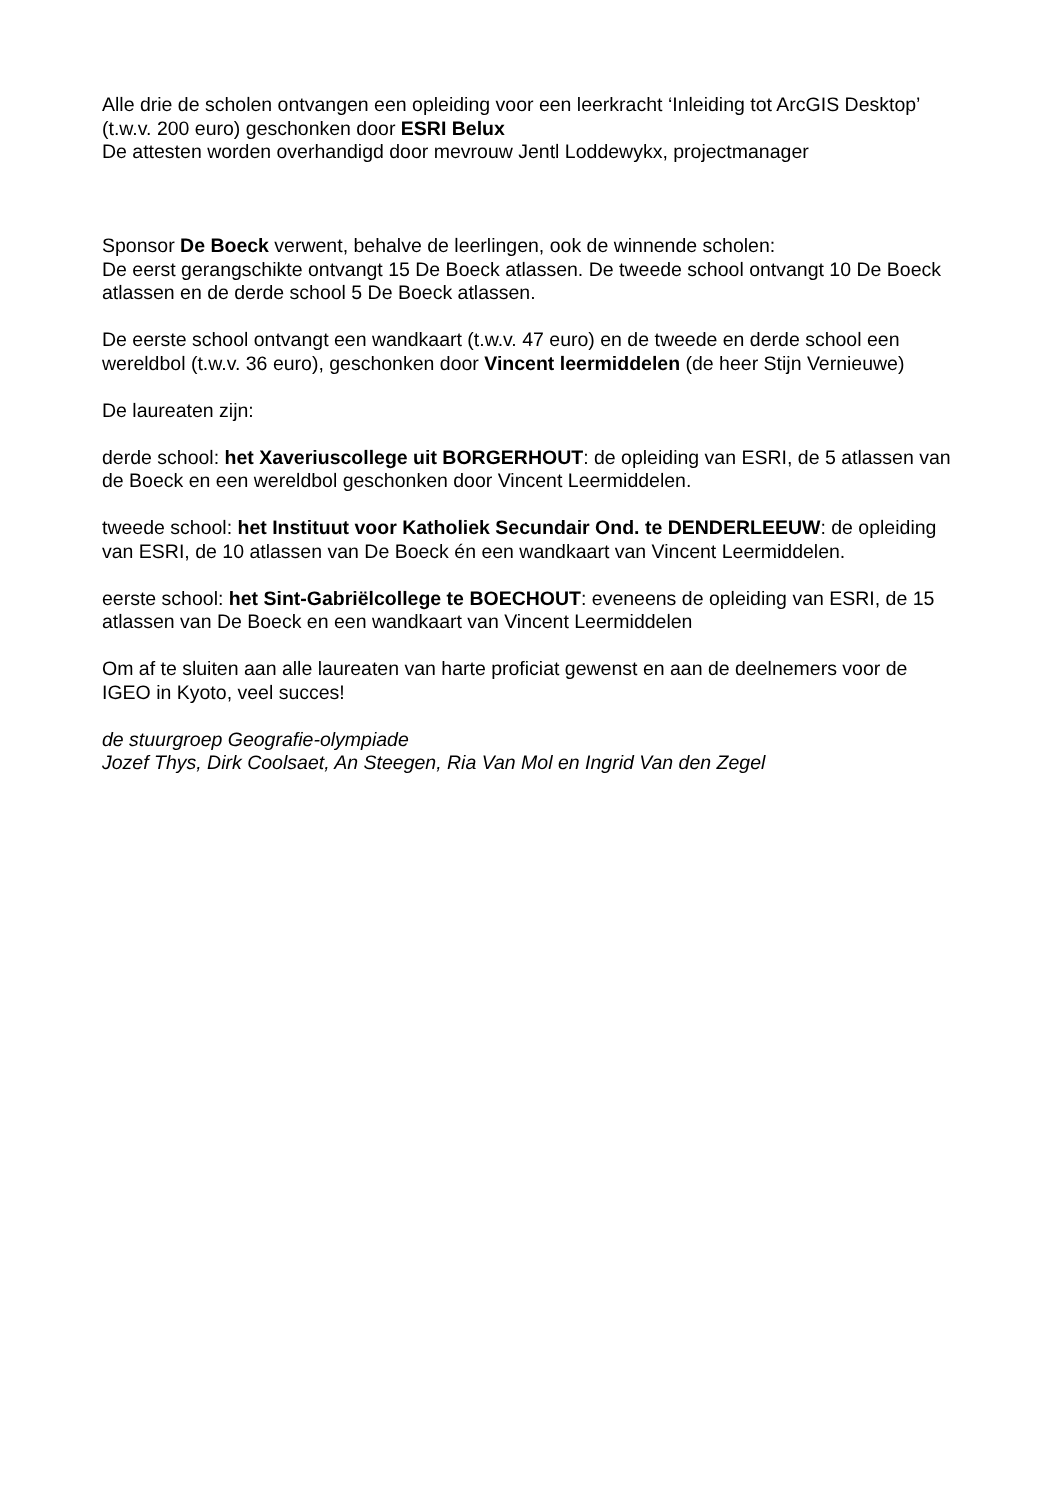Alle drie de scholen ontvangen een opleiding voor een leerkracht ‘Inleiding tot ArcGIS Desktop’ (t.w.v. 200 euro) geschonken door ESRI Belux
De attesten worden overhandigd door mevrouw Jentl Loddewykx, projectmanager
Sponsor De Boeck verwent, behalve de leerlingen, ook de winnende scholen:
De eerst gerangschikte ontvangt 15 De Boeck atlassen. De tweede school ontvangt 10 De Boeck atlassen en de derde school 5 De Boeck atlassen.
De eerste school ontvangt een wandkaart (t.w.v. 47 euro) en de tweede en derde school een wereldbol (t.w.v. 36 euro), geschonken door Vincent leermiddelen (de heer Stijn Vernieuwe)
De laureaten zijn:
derde school: het Xaveriuscollege uit BORGERHOUT: de opleiding van ESRI, de 5 atlassen van de Boeck en een wereldbol geschonken door Vincent Leermiddelen.
tweede school: het Instituut voor Katholiek Secundair Ond. te DENDERLEEUW: de opleiding van ESRI, de 10 atlassen van De Boeck én een wandkaart van Vincent Leermiddelen.
eerste school: het Sint-Gabriëlcollege te BOECHOUT: eveneens de opleiding van ESRI, de 15 atlassen van De Boeck en een wandkaart van Vincent Leermiddelen
Om af te sluiten aan alle laureaten van harte proficiat gewenst en aan de deelnemers voor de IGEO in Kyoto, veel succes!
de stuurgroep Geografie-olympiade
Jozef Thys, Dirk Coolsaet, An Steegen, Ria Van Mol en Ingrid Van den Zegel